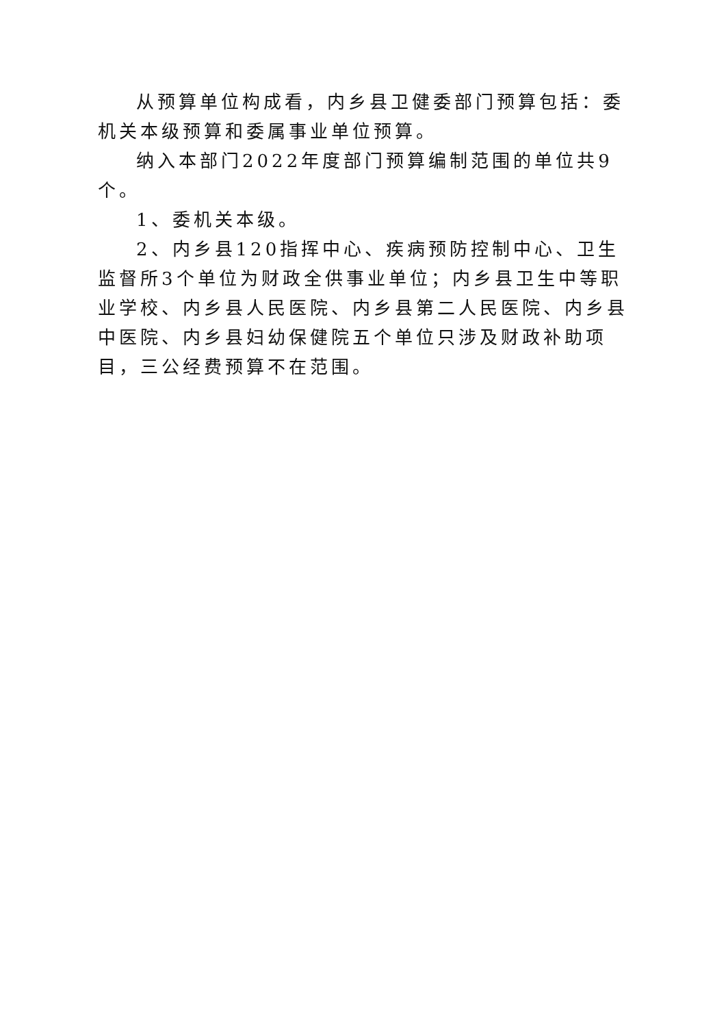从预算单位构成看，内乡县卫健委部门预算包括：委机关本级预算和委属事业单位预算。
纳入本部门2022年度部门预算编制范围的单位共9个。
1、委机关本级。
2、内乡县120指挥中心、疾病预防控制中心、卫生监督所3个单位为财政全供事业单位；内乡县卫生中等职业学校、内乡县人民医院、内乡县第二人民医院、内乡县中医院、内乡县妇幼保健院五个单位只涉及财政补助项目，三公经费预算不在范围。